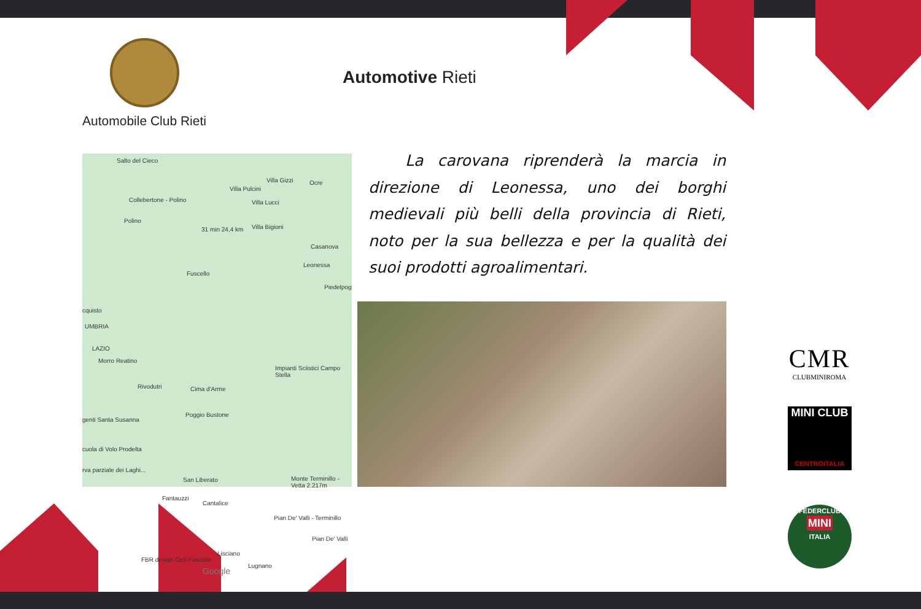Automobile Club Rieti
Automotive Rieti
Salto del Cieco
Villa Gizzi Ocre
Villa Pulcini
Collebertone - Polino Villa Lucci
Polino
Villa Bigioni
Casanova
31 min 24,4 km
Leonessa
Fuscello
Piedelpog
cquisto
UMBRIA
LAZIO
Morro Reatino
Impianti Sciistici Campo Stella
Rivodutri Cima d'Arme
Poggio Bustone
genti Santa Susanna
cuola di Volo Prodelta
rva parziale dei Laghi...
San Liberato Monte Terminillo - Vetta 2.217m
Fantauzzi
Cantalice
Pian De' Valli - Terminillo
Pian De' Valli
Lisciano
FBR design Cicli Fasciolo
Google
Lugnano
La carovana riprenderà la marcia in direzione di Leonessa, uno dei borghi medievali più belli della provincia di Rieti, noto per la sua bellezza e per la qualità dei suoi prodotti agroalimentari.
CMR
CLUBMINIROMA
MINI CLUB
CENTROITALIA
FEDERCLUB
MINI
ITALIA